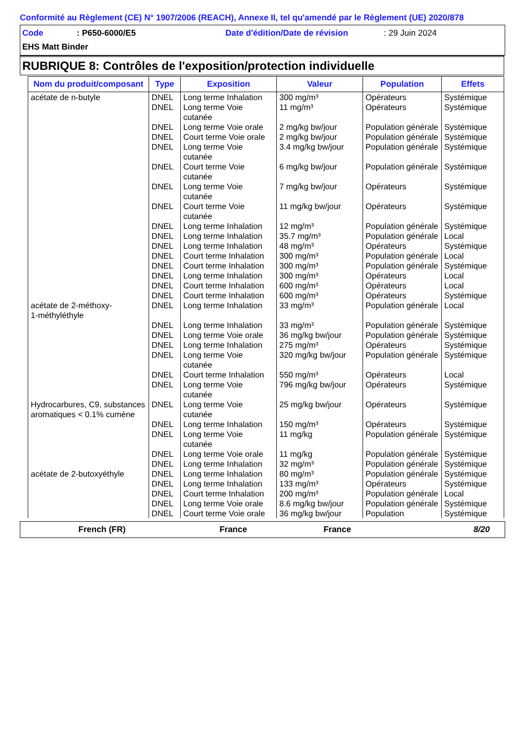Conformité au Règlement (CE) N° 1907/2006 (REACH), Annexe II, tel qu'amendé par le Règlement (UE) 2020/878
Code: P650-6000/E5 Date d'édition/Date de révision: 29 Juin 2024
EHS Matt Binder
RUBRIQUE 8: Contrôles de l'exposition/protection individuelle
| Nom du produit/composant | Type | Exposition | Valeur | Population | Effets |
| --- | --- | --- | --- | --- | --- |
| acétate de n-butyle | DNEL | Long terme Inhalation | 300 mg/m³ | Opérateurs | Systémique |
| | DNEL | Long terme Voie cutanée | 11 mg/m³ | Opérateurs | Systémique |
| | DNEL | Long terme Voie orale | 2 mg/kg bw/jour | Population générale | Systémique |
| | DNEL | Court terme Voie orale | 2 mg/kg bw/jour | Population générale | Systémique |
| | DNEL | Long terme Voie cutanée | 3.4 mg/kg bw/jour | Population générale | Systémique |
| | DNEL | Court terme Voie cutanée | 6 mg/kg bw/jour | Population générale | Systémique |
| | DNEL | Long terme Voie cutanée | 7 mg/kg bw/jour | Opérateurs | Systémique |
| | DNEL | Court terme Voie cutanée | 11 mg/kg bw/jour | Opérateurs | Systémique |
| | DNEL | Long terme Inhalation | 12 mg/m³ | Population générale | Systémique |
| | DNEL | Long terme Inhalation | 35.7 mg/m³ | Population générale | Local |
| | DNEL | Long terme Inhalation | 48 mg/m³ | Opérateurs | Systémique |
| | DNEL | Court terme Inhalation | 300 mg/m³ | Population générale | Local |
| | DNEL | Court terme Inhalation | 300 mg/m³ | Population générale | Systémique |
| | DNEL | Long terme Inhalation | 300 mg/m³ | Opérateurs | Local |
| | DNEL | Court terme Inhalation | 600 mg/m³ | Opérateurs | Local |
| | DNEL | Court terme Inhalation | 600 mg/m³ | Opérateurs | Systémique |
| acétate de 2-méthoxy- 1-méthyléthyle | DNEL | Long terme Inhalation | 33 mg/m³ | Population générale | Local |
| | DNEL | Long terme Inhalation | 33 mg/m³ | Population générale | Systémique |
| | DNEL | Long terme Voie orale | 36 mg/kg bw/jour | Population générale | Systémique |
| | DNEL | Long terme Inhalation | 275 mg/m³ | Opérateurs | Systémique |
| | DNEL | Long terme Voie cutanée | 320 mg/kg bw/jour | Population générale | Systémique |
| | DNEL | Court terme Inhalation | 550 mg/m³ | Opérateurs | Local |
| | DNEL | Long terme Voie cutanée | 796 mg/kg bw/jour | Opérateurs | Systémique |
| Hydrocarbures, C9, substances aromatiques < 0.1% cumène | DNEL | Long terme Voie cutanée | 25 mg/kg bw/jour | Opérateurs | Systémique |
| | DNEL | Long terme Inhalation | 150 mg/m³ | Opérateurs | Systémique |
| | DNEL | Long terme Voie cutanée | 11 mg/kg | Population générale | Systémique |
| | DNEL | Long terme Voie orale | 11 mg/kg | Population générale | Systémique |
| | DNEL | Long terme Inhalation | 32 mg/m³ | Population générale | Systémique |
| acétate de 2-butoxyéthyle | DNEL | Long terme Inhalation | 80 mg/m³ | Population générale | Systémique |
| | DNEL | Long terme Inhalation | 133 mg/m³ | Opérateurs | Systémique |
| | DNEL | Court terme Inhalation | 200 mg/m³ | Population générale | Local |
| | DNEL | Long terme Voie orale | 8.6 mg/kg bw/jour | Population générale | Systémique |
| | DNEL | Court terme Voie orale | 36 mg/kg bw/jour | Population | Systémique |
French (FR) France France 8/20